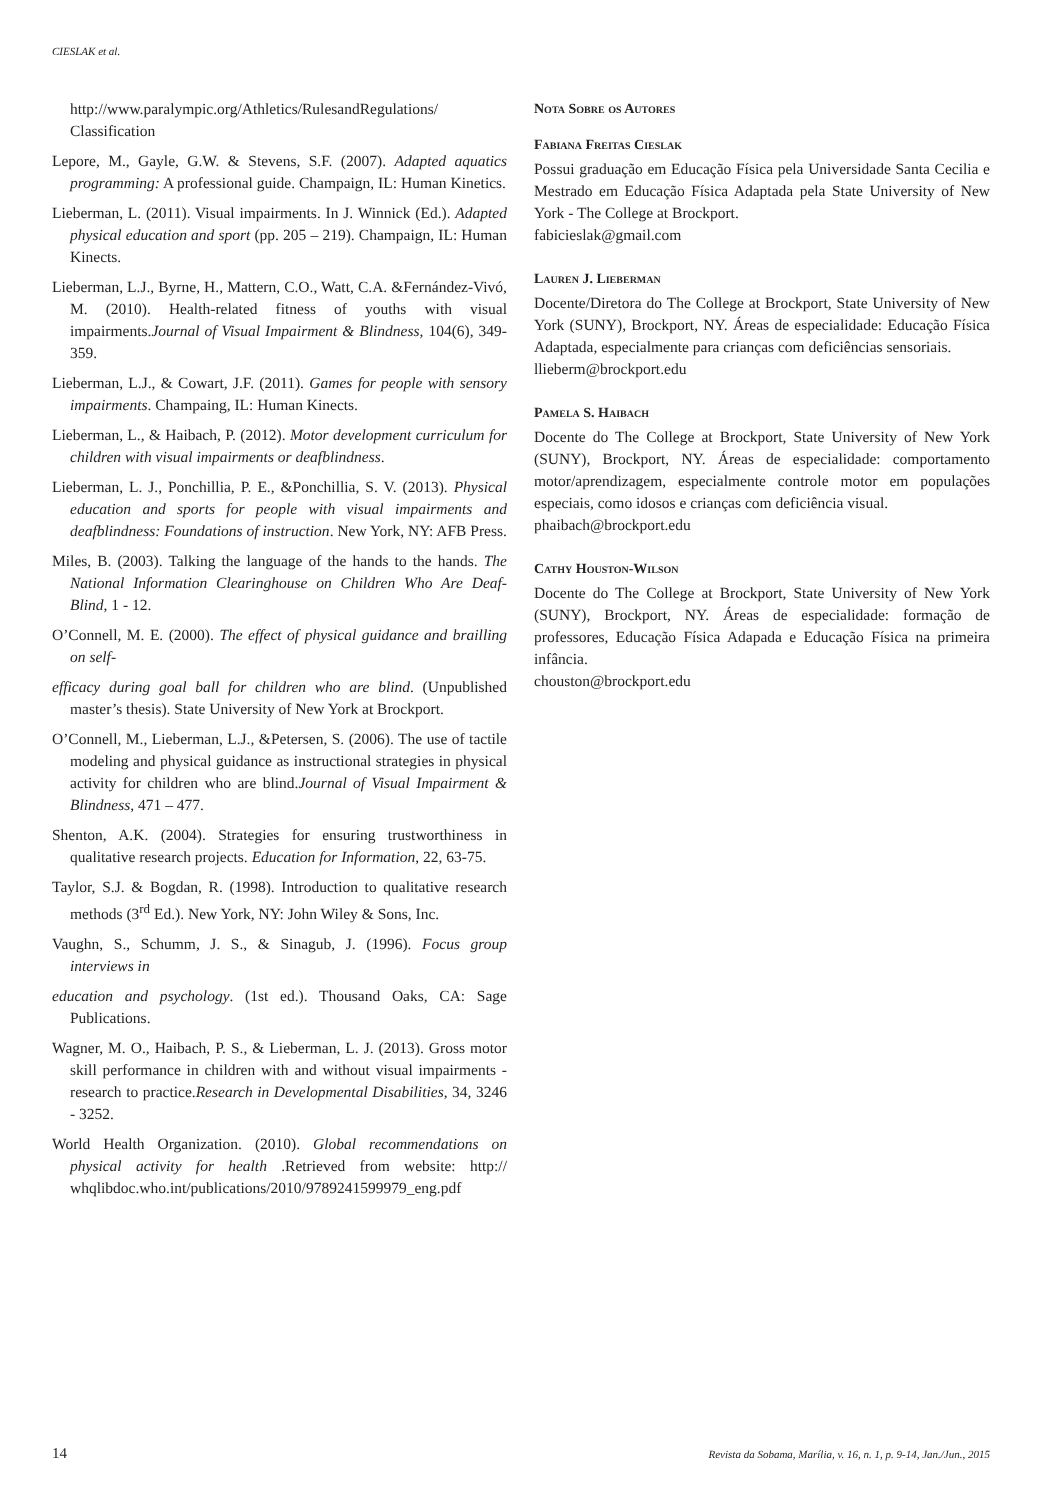CIESLAK et al.
http://www.paralympic.org/Athletics/RulesandRegulations/ Classification
Lepore, M., Gayle, G.W. & Stevens, S.F. (2007). Adapted aquatics programming: A professional guide. Champaign, IL: Human Kinetics.
Lieberman, L. (2011). Visual impairments. In J. Winnick (Ed.). Adapted physical education and sport (pp. 205 – 219). Champaign, IL: Human Kinects.
Lieberman, L.J., Byrne, H., Mattern, C.O., Watt, C.A. &Fernández-Vivó, M. (2010). Health-related fitness of youths with visual impairments.Journal of Visual Impairment & Blindness, 104(6), 349-359.
Lieberman, L.J., & Cowart, J.F. (2011). Games for people with sensory impairments. Champaing, IL: Human Kinects.
Lieberman, L., & Haibach, P. (2012). Motor development curriculum for children with visual impairments or deafblindness.
Lieberman, L. J., Ponchillia, P. E., &Ponchillia, S. V. (2013). Physical education and sports for people with visual impairments and deafblindness: Foundations of instruction. New York, NY: AFB Press.
Miles, B. (2003). Talking the language of the hands to the hands. The National Information Clearinghouse on Children Who Are Deaf-Blind, 1 - 12.
O’Connell, M. E. (2000). The effect of physical guidance and brailling on self-
efficacy during goal ball for children who are blind. (Unpublished master’s thesis). State University of New York at Brockport.
O’Connell, M., Lieberman, L.J., &Petersen, S. (2006). The use of tactile modeling and physical guidance as instructional strategies in physical activity for children who are blind.Journal of Visual Impairment & Blindness, 471 – 477.
Shenton, A.K. (2004). Strategies for ensuring trustworthiness in qualitative research projects. Education for Information, 22, 63-75.
Taylor, S.J. & Bogdan, R. (1998). Introduction to qualitative research methods (3<sup>rd</sup> Ed.). New York, NY: John Wiley & Sons, Inc.
Vaughn, S., Schumm, J. S., & Sinagub, J. (1996). Focus group interviews in
education and psychology. (1st ed.). Thousand Oaks, CA: Sage Publications.
Wagner, M. O., Haibach, P. S., & Lieberman, L. J. (2013). Gross motor skill performance in children with and without visual impairments - research to practice.Research in Developmental Disabilities, 34, 3246 - 3252.
World Health Organization. (2010). Global recommendations on physical activity for health .Retrieved from website: http:// whqlibdoc.who.int/publications/2010/9789241599979_eng.pdf
Nota Sobre os Autores
Fabiana Freitas Cieslak
Possui graduação em Educação Física pela Universidade Santa Cecilia e Mestrado em Educação Física Adaptada pela State University of New York - The College at Brockport.
fabicieslak@gmail.com
Lauren J. Lieberman
Docente/Diretora do The College at Brockport, State University of New York (SUNY), Brockport, NY. Áreas de especialidade: Educação Física Adaptada, especialmente para crianças com deficiências sensoriais.
llieberm@brockport.edu
Pamela S. Haibach
Docente do The College at Brockport, State University of New York (SUNY), Brockport, NY. Áreas de especialidade: comportamento motor/aprendizagem, especialmente controle motor em populações especiais, como idosos e crianças com deficiência visual.
phaibach@brockport.edu
Cathy Houston-Wilson
Docente do The College at Brockport, State University of New York (SUNY), Brockport, NY. Áreas de especialidade: formação de professores, Educação Física Adapada e Educação Física na primeira infância.
chouston@brockport.edu
14 Revista da Sobama, Marília, v. 16, n. 1, p. 9-14, Jan./Jun., 2015